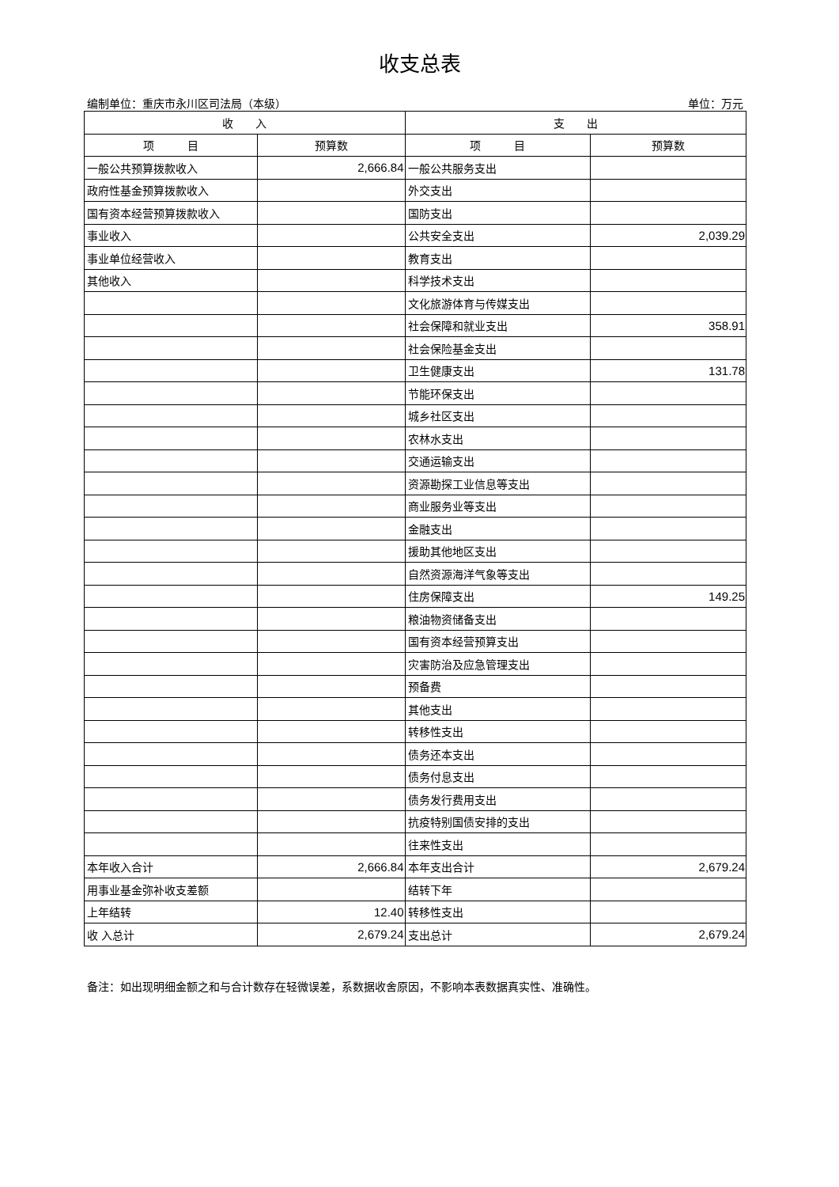收支总表
编制单位：重庆市永川区司法局（本级） 单位：万元
| 收 入 | | 支 出 | |
| --- | --- | --- | --- |
| 项 目 | 预算数 | 项 目 | 预算数 |
| 一般公共预算拨款收入 | 2,666.84 | 一般公共服务支出 | |
| 政府性基金预算拨款收入 | | 外交支出 | |
| 国有资本经营预算拨款收入 | | 国防支出 | |
| 事业收入 | | 公共安全支出 | 2,039.29 |
| 事业单位经营收入 | | 教育支出 | |
| 其他收入 | | 科学技术支出 | |
| | | 文化旅游体育与传媒支出 | |
| | | 社会保障和就业支出 | 358.91 |
| | | 社会保险基金支出 | |
| | | 卫生健康支出 | 131.78 |
| | | 节能环保支出 | |
| | | 城乡社区支出 | |
| | | 农林水支出 | |
| | | 交通运输支出 | |
| | | 资源勘探工业信息等支出 | |
| | | 商业服务业等支出 | |
| | | 金融支出 | |
| | | 援助其他地区支出 | |
| | | 自然资源海洋气象等支出 | |
| | | 住房保障支出 | 149.25 |
| | | 粮油物资储备支出 | |
| | | 国有资本经营预算支出 | |
| | | 灾害防治及应急管理支出 | |
| | | 预备费 | |
| | | 其他支出 | |
| | | 转移性支出 | |
| | | 债务还本支出 | |
| | | 债务付息支出 | |
| | | 债务发行费用支出 | |
| | | 抗疫特别国债安排的支出 | |
| | | 往来性支出 | |
| 本年收入合计 | 2,666.84 | 本年支出合计 | 2,679.24 |
| 用事业基金弥补收支差额 | | 结转下年 | |
| 上年结转 | 12.40 | 转移性支出 | |
| 收 入总计 | 2,679.24 | 支出总计 | 2,679.24 |
备注：如出现明细金额之和与合计数存在轻微误差，系数据收舍原因，不影响本表数据真实性、准确性。